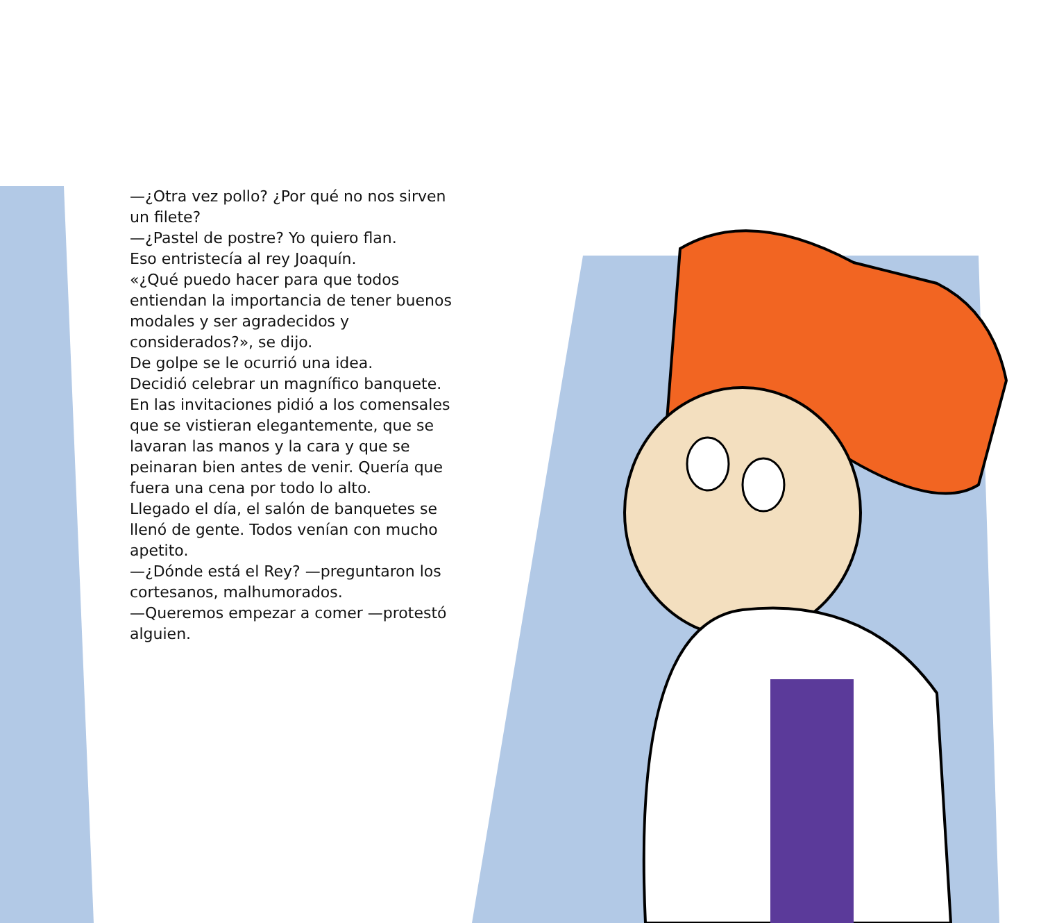—¿Otra vez pollo? ¿Por qué no nos sirven un filete?
—¿Pastel de postre? Yo quiero flan.
Eso entristecía al rey Joaquín.
«¿Qué puedo hacer para que todos entiendan la importancia de tener buenos modales y ser agradecidos y considerados?», se dijo.
De golpe se le ocurrió una idea.
Decidió celebrar un magnífico banquete. En las invitaciones pidió a los comensales que se vistieran elegantemente, que se lavaran las manos y la cara y que se peinaran bien antes de venir. Quería que fuera una cena por todo lo alto.
Llegado el día, el salón de banquetes se llenó de gente. Todos venían con mucho apetito.
—¿Dónde está el Rey? —preguntaron los cortesanos, malhumorados.
—Queremos empezar a comer —protestó alguien.